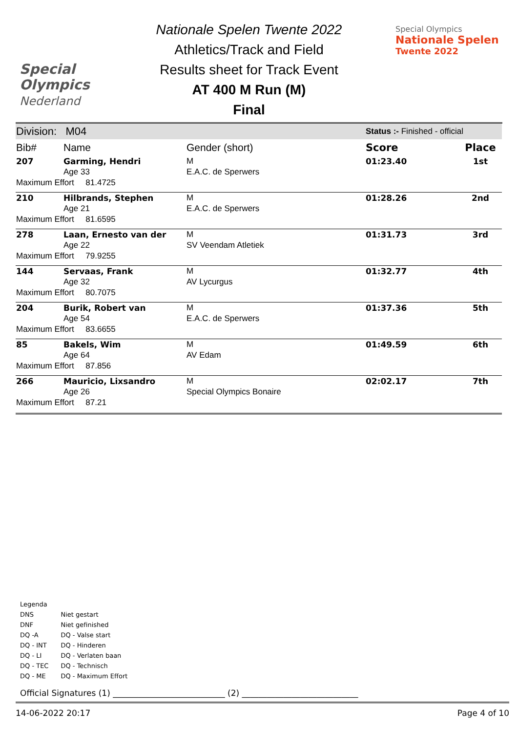Special
Olympics
Nederland
Nationale Spelen Twente 2022
Athletics/Track and Field
Results sheet for Track Event
AT 400 M Run (M)
Final
Special Olympics
Nationale Spelen
Twente 2022
| Division: M04 | | | Status :- Finished - official | |
| Bib# | Name | Gender (short) | Score | Place |
| 207 | Garming, Hendri | M | 01:23.40 | 1st |
| | Age 33 | E.A.C. de Sperwers | | |
| Maximum Effort 81.4725 | | | | |
| 210 | Hilbrands, Stephen | M | 01:28.26 | 2nd |
| | Age 21 | E.A.C. de Sperwers | | |
| Maximum Effort 81.6595 | | | | |
| 278 | Laan, Ernesto van der | M | 01:31.73 | 3rd |
| | Age 22 | SV Veendam Atletiek | | |
| Maximum Effort 79.9255 | | | | |
| 144 | Servaas, Frank | M | 01:32.77 | 4th |
| | Age 32 | AV Lycurgus | | |
| Maximum Effort 80.7075 | | | | |
| 204 | Burik, Robert van | M | 01:37.36 | 5th |
| | Age 54 | E.A.C. de Sperwers | | |
| Maximum Effort 83.6655 | | | | |
| 85 | Bakels, Wim | M | 01:49.59 | 6th |
| | Age 64 | AV Edam | | |
| Maximum Effort 87.856 | | | | |
| 266 | Mauricio, Lixsandro | M | 02:02.17 | 7th |
| | Age 26 | Special Olympics Bonaire | | |
| Maximum Effort 87.21 | | | | |
Legenda
| DNS | Niet gestart |
| DNF | Niet gefinished |
| DQ -A | DQ - Valse start |
| DQ - INT | DQ - Hinderen |
| DQ - LI | DQ - Verlaten baan |
| DQ - TEC | DQ - Technisch |
| DQ - ME | DQ - Maximum Effort |
Official Signatures (1) ___________________________ (2) ____________________________
14-06-2022 20:17 Page 4 of 10